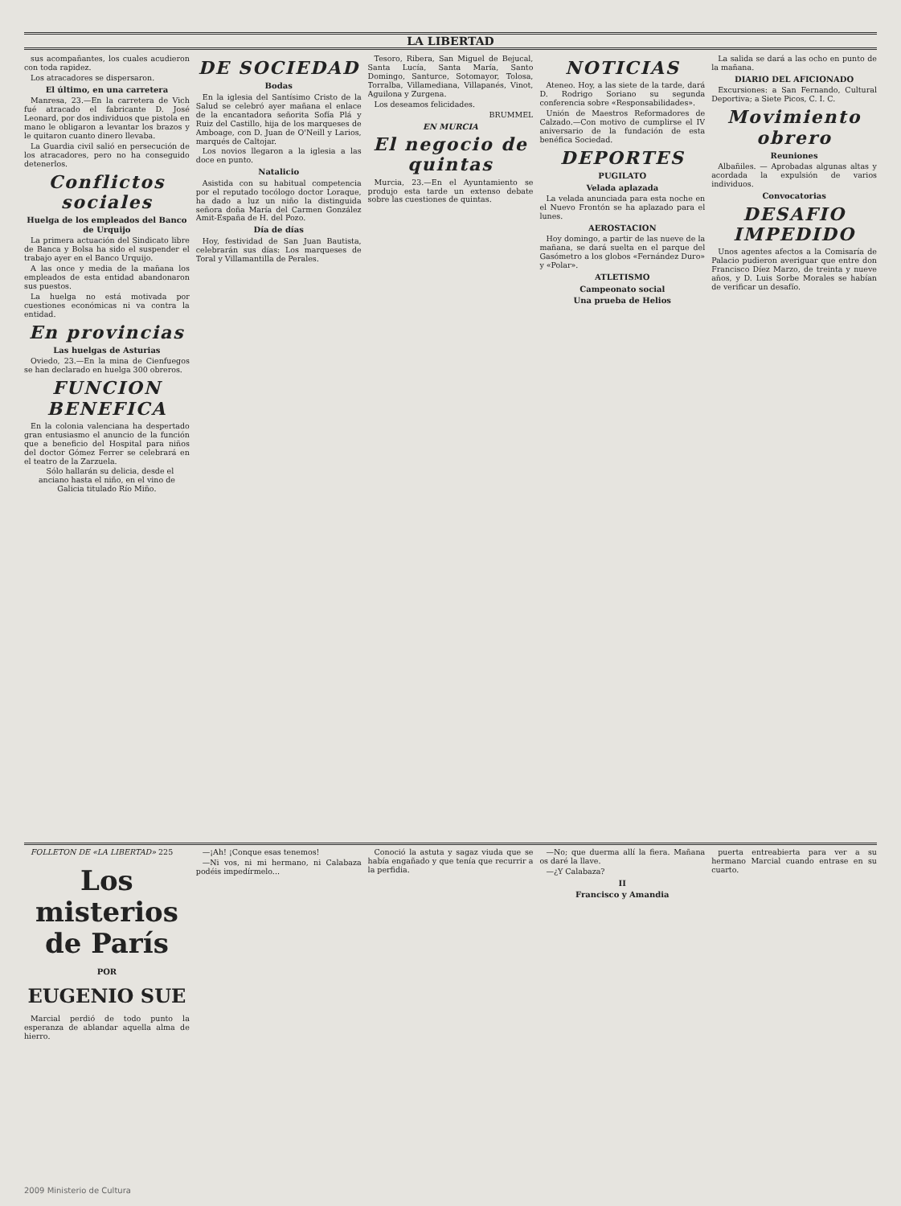LA LIBERTAD
sus acompañantes, los cuales acudieron con toda rapidez.
Los atracadores se dispersaron.
El último, en una carretera
Manresa, 23.—En la carretera de Vich fué atracado el fabricante D. José Leonard, por dos individuos que pistola en mano le obligaron a levantar los brazos y le quitaron cuanto dinero llevaba.
La Guardia civil salió en persecución de los atracadores, pero no ha conseguido detenerlos.
Conflictos sociales
Huelga de los empleados del Banco de Urquijo
La primera actuación del Sindicato libre de Banca y Bolsa ha sido el suspender el trabajo ayer en el Banco Urquijo.
A las once y media de la mañana los empleados de esta entidad abandonaron sus puestos.
La huelga no está motivada por cuestiones económicas ni va contra la entidad.
En provincias
Las huelgas de Asturias
Oviedo, 23.—En la mina de Cienfuegos se han declarado en huelga 300 obreros.
FUNCION BENEFICA
En la colonia valenciana ha despertado gran entusiasmo el anuncio de la función que a beneficio del Hospital para niños del doctor Gómez Ferrer se celebrará en el teatro de la Zarzuela.
Sólo hallarán su delicia, desde el anciano hasta el niño, en el vino de Galicia titulado Río Miño.
DE SOCIEDAD
Bodas
En la iglesia del Santísimo Cristo de la Salud se celebró ayer mañana el enlace de la encantadora señorita Sofía Plá y Ruiz del Castillo, hija de los marqueses de Amboage, con D. Juan de O'Neill y Larios, marqués de Caltojar.
Los novios llegaron a la iglesia a las doce en punto.
Natalicio
Asistida con su habitual competencia por el reputado tocólogo doctor Loraque, ha dado a luz un niño la distinguida señora doña María del Carmen González Amit-España de H. del Pozo.
Día de días
Hoy, festividad de San Juan Bautista, celebrarán sus días: Los marqueses de Toral y Villamantilla de Perales.
Tesoro, Ribera, San Miguel de Bejucal, Santa Lucía, Santa María, Santo Domingo, Santurce, Sotomayor, Tolosa, Torralba, Villamediana, Villapanés, Vinot, Aguilona y Zurgena.
Los deseamos felicidades.
BRUMMEL
EN MURCIA
El negocio de quintas
Murcia, 23.—En el Ayuntamiento se produjo esta tarde un extenso debate sobre las cuestiones de quintas.
NOTICIAS
Ateneo. Hoy, a las siete de la tarde, dará D. Rodrigo Soriano su segunda conferencia sobre «Responsabilidades».
Unión de Maestros Reformadores de Calzado.—Con motivo de cumplirse el IV aniversario de la fundación de esta benéfica Sociedad.
DEPORTES
PUGILATO
Velada aplazada
La velada anunciada para esta noche en el Nuevo Frontón se ha aplazado para el lunes.
AEROSTACION
Hoy domingo, a partir de las nueve de la mañana, se dará suelta en el parque del Gasómetro a los globos «Fernández Duro» y «Polar».
ATLETISMO
Campeonato social
Una prueba de Helios
La salida se dará a las ocho en punto de la mañana.
DIARIO DEL AFICIONADO
Excursiones: a San Fernando, Cultural Deportiva; a Siete Picos, C. I. C.
Movimiento obrero
Reuniones
Albañiles. — Aprobadas algunas altas y acordada la expulsión de varios individuos.
Convocatorias
DESAFIO IMPEDIDO
Unos agentes afectos a la Comisaría de Palacio pudieron averiguar que entre don Francisco Díez Marzo, de treinta y nueve años, y D. Luis Sorbe Morales se habían de verificar un desafío.
FOLLETON DE «LA LIBERTAD» 225
Los misterios de París
POR
EUGENIO SUE
Marcial perdió de todo punto la esperanza de ablandar aquella alma de hierro.
—¡Ah! ¡Conque esas tenemos!
—Ni vos, ni mi hermano, ni Calabaza podéis impedírmelo...
Conoció la astuta y sagaz viuda que se había engañado y que tenía que recurrir a la perfidia.
—No; que duerma allí la fiera. Mañana os daré la llave.
—¿Y Calabaza?
II
Francisco y Amandia
puerta entreabierta para ver a su hermano Marcial cuando entrase en su cuarto.
2009 Ministerio de Cultura